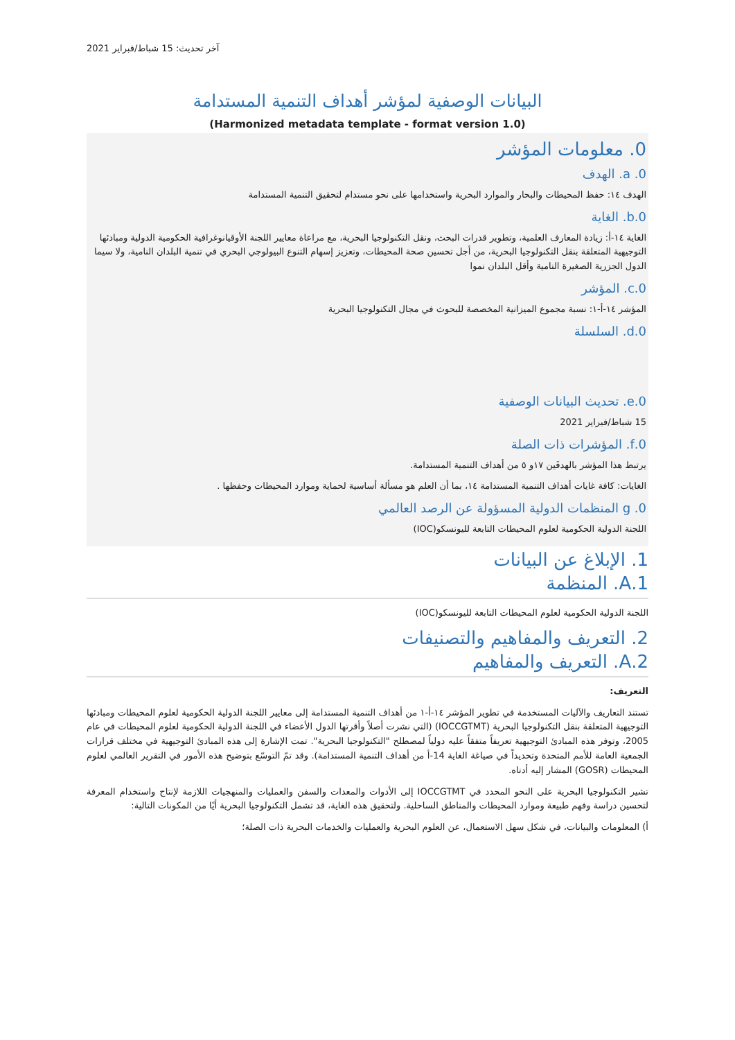آخر تحديث: 15 شباط/فبراير 2021
البيانات الوصفية لمؤشر أهداف التنمية المستدامة
(Harmonized metadata template - format version 1.0)
0. معلومات المؤشر
0. a. الهدف
الهدف ١٤: حفظ المحيطات والبحار والموارد البحرية واستخدامها على نحو مستدام لتحقيق التنمية المستدامة
0.b. الغاية
الغاية ١٤-أ: زيادة المعارف العلمية، وتطوير قدرات البحث، ونقل التكنولوجيا البحرية، مع مراعاة معايير اللجنة الأوقيانوغرافية الحكومية الدولية ومبادئها التوجيهية المتعلقة بنقل التكنولوجيا البحرية، من أجل تحسين صحة المحيطات، وتعزيز إسهام التنوع البيولوجي البحري في تنمية البلدان النامية، ولا سيما الدول الجزرية الصغيرة النامية وأقل البلدان نموا
0.c. المؤشر
المؤشر ١٤-أ-١: نسبة مجموع الميزانية المخصصة للبحوث في مجال التكنولوجيا البحرية
0.d. السلسلة
0.e. تحديث البيانات الوصفية
15 شباط/فبراير 2021
0.f. المؤشرات ذات الصلة
يرتبط هذا المؤشر بالهدفَين ١٧و ٥ من أهداف التنمية المستدامة.
الغايات: كافة غايات أهداف التنمية المستدامة ١٤، بما أن العلم هو مسألة أساسية لحماية وموارد المحيطات وحفظها .
0. g المنظمات الدولية المسؤولة عن الرصد العالمي
اللجنة الدولية الحكومية لعلوم المحيطات التابعة لليونسكو(IOC)
1. الإبلاغ عن البيانات
1.A. المنظمة
اللجنة الدولية الحكومية لعلوم المحيطات التابعة لليونسكو(IOC)
2. التعريف والمفاهيم والتصنيفات
2.A. التعريف والمفاهيم
التعريف:
تستند التعاريف والآليات المستخدمة في تطوير المؤشر ١٤-أ-١ من أهداف التنمية المستدامة إلى معايير اللجنة الدولية الحكومية لعلوم المحيطات ومبادئها التوجيهية المتعلقة بنقل التكنولوجيا البحرية (IOCCGTMT) (التي نشرت أصلاً وأقرتها الدول الأعضاء في اللجنة الدولية الحكومية لعلوم المحيطات في عام 2005، وتوفر هذه المبادئ التوجيهية تعريفاً متفقاً عليه دولياً لمصطلح "التكنولوجيا البحرية". تمت الإشارة إلى هذه المبادئ التوجيهية في مختلف قرارات الجمعية العامة للأمم المتحدة وتحديداً في صياغة الغاية 14-أ من أهداف التنمية المستدامة). وقد تمّ التوسّع بتوضيح هذه الأمور في التقرير العالمي لعلوم المحيطات (GOSR) المشار إليه أدناه.
تشير التكنولوجيا البحرية على النحو المحدد في IOCCGTMT إلى الأدوات والمعدات والسفن والعمليات والمنهجيات اللازمة لإنتاج واستخدام المعرفة لتحسين دراسة وفهم طبيعة وموارد المحيطات والمناطق الساحلية. ولتحقيق هذه الغاية، قد تشمل التكنولوجيا البحرية أيًا من المكونات التالية:
أ) المعلومات والبيانات، في شكل سهل الاستعمال، عن العلوم البحرية والعمليات والخدمات البحرية ذات الصلة؛